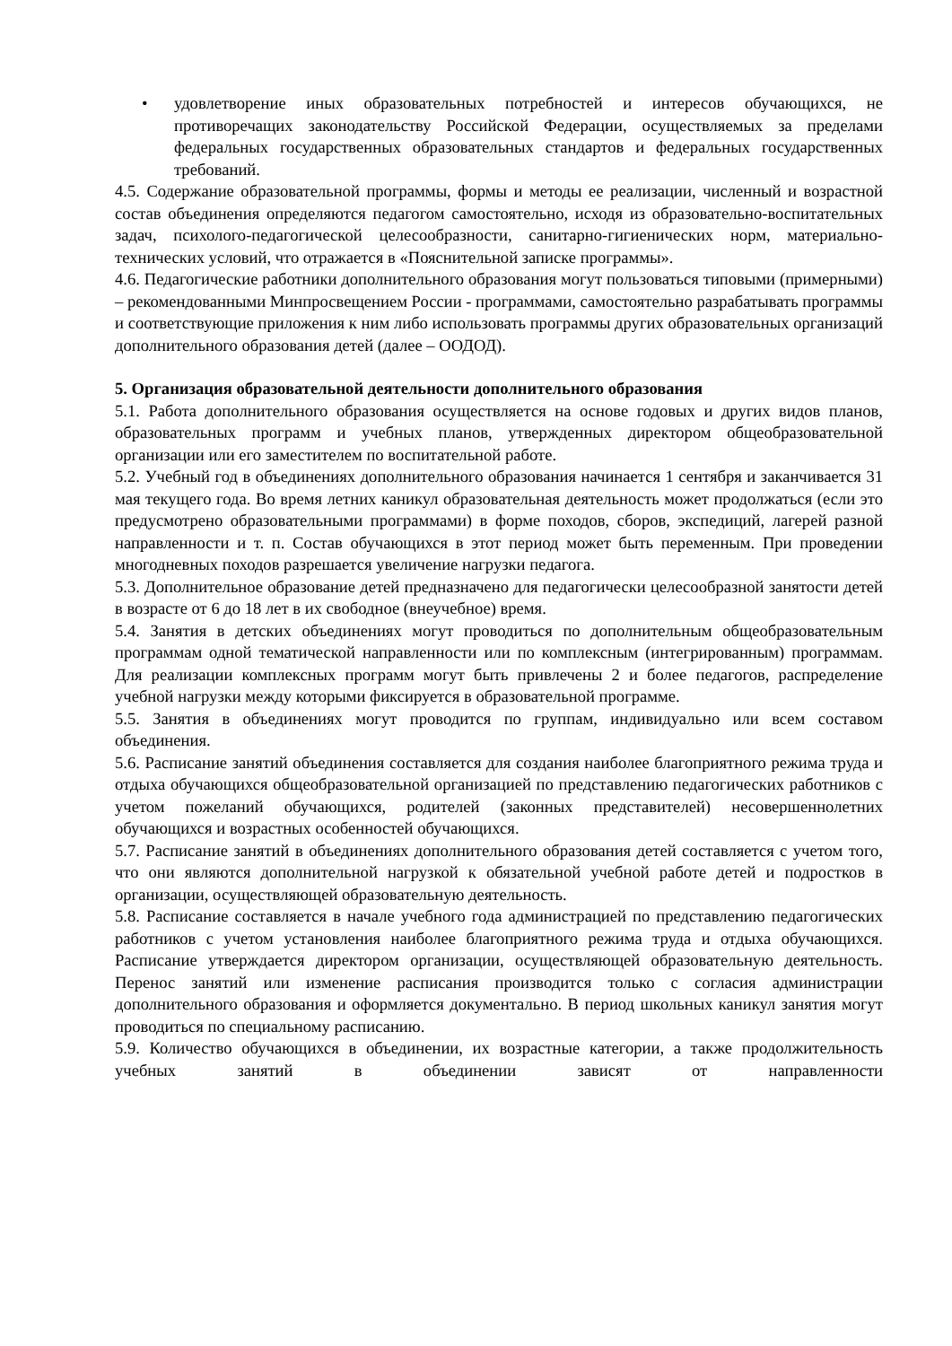• удовлетворение иных образовательных потребностей и интересов обучающихся, не противоречащих законодательству Российской Федерации, осуществляемых за пределами федеральных государственных образовательных стандартов и федеральных государственных требований.
4.5. Содержание образовательной программы, формы и методы ее реализации, численный и возрастной состав объединения определяются педагогом самостоятельно, исходя из образовательно-воспитательных задач, психолого-педагогической целесообразности, санитарно-гигиенических норм, материально-технических условий, что отражается в «Пояснительной записке программы».
4.6. Педагогические работники дополнительного образования могут пользоваться типовыми (примерными) – рекомендованными Минпросвещением России - программами, самостоятельно разрабатывать программы и соответствующие приложения к ним либо использовать программы других образовательных организаций дополнительного образования детей (далее – ООДОД).
5. Организация образовательной деятельности дополнительного образования
5.1. Работа дополнительного образования осуществляется на основе годовых и других видов планов, образовательных программ и учебных планов, утвержденных директором общеобразовательной организации или его заместителем по воспитательной работе.
5.2. Учебный год в объединениях дополнительного образования начинается 1 сентября и заканчивается 31 мая текущего года. Во время летних каникул образовательная деятельность может продолжаться (если это предусмотрено образовательными программами) в форме походов, сборов, экспедиций, лагерей разной направленности и т. п. Состав обучающихся в этот период может быть переменным. При проведении многодневных походов разрешается увеличение нагрузки педагога.
5.3. Дополнительное образование детей предназначено для педагогически целесообразной занятости детей в возрасте от 6 до 18 лет в их свободное (внеучебное) время.
5.4. Занятия в детских объединениях могут проводиться по дополнительным общеобразовательным программам одной тематической направленности или по комплексным (интегрированным) программам. Для реализации комплексных программ могут быть привлечены 2 и более педагогов, распределение учебной нагрузки между которыми фиксируется в образовательной программе.
5.5. Занятия в объединениях могут проводится по группам, индивидуально или всем составом объединения.
5.6. Расписание занятий объединения составляется для создания наиболее благоприятного режима труда и отдыха обучающихся общеобразовательной организацией по представлению педагогических работников с учетом пожеланий обучающихся, родителей (законных представителей) несовершеннолетних обучающихся и возрастных особенностей обучающихся.
5.7. Расписание занятий в объединениях дополнительного образования детей составляется с учетом того, что они являются дополнительной нагрузкой к обязательной учебной работе детей и подростков в организации, осуществляющей образовательную деятельность.
5.8. Расписание составляется в начале учебного года администрацией по представлению педагогических работников с учетом установления наиболее благоприятного режима труда и отдыха обучающихся. Расписание утверждается директором организации, осуществляющей образовательную деятельность. Перенос занятий или изменение расписания производится только с согласия администрации дополнительного образования и оформляется документально. В период школьных каникул занятия могут проводиться по специальному расписанию.
5.9. Количество обучающихся в объединении, их возрастные категории, а также продолжительность учебных занятий в объединении зависят от направленности